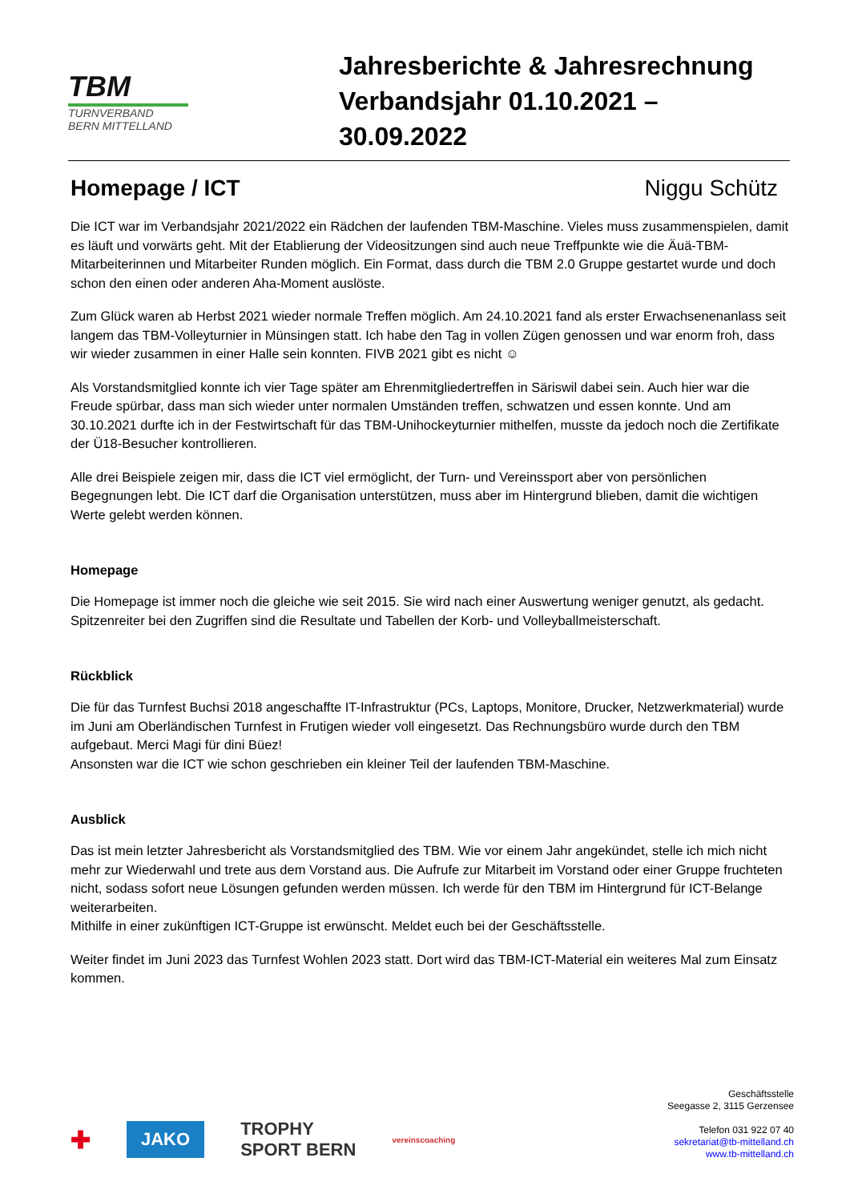TBM
TURNVERBAND
BERN MITTELLAND
Jahresberichte & Jahresrechnung
Verbandsjahr 01.10.2021 – 30.09.2022
Homepage / ICT Niggu Schütz
Die ICT war im Verbandsjahr 2021/2022 ein Rädchen der laufenden TBM-Maschine. Vieles muss zusammenspielen, damit es läuft und vorwärts geht. Mit der Etablierung der Videositzungen sind auch neue Treffpunkte wie die Äuä-TBM-Mitarbeiterinnen und Mitarbeiter Runden möglich. Ein Format, dass durch die TBM 2.0 Gruppe gestartet wurde und doch schon den einen oder anderen Aha-Moment auslöste.
Zum Glück waren ab Herbst 2021 wieder normale Treffen möglich. Am 24.10.2021 fand als erster Erwachsenenanlass seit langem das TBM-Volleyturnier in Münsingen statt. Ich habe den Tag in vollen Zügen genossen und war enorm froh, dass wir wieder zusammen in einer Halle sein konnten. FIVB 2021 gibt es nicht ☺
Als Vorstandsmitglied konnte ich vier Tage später am Ehrenmitgliedertreffen in Säriswil dabei sein. Auch hier war die Freude spürbar, dass man sich wieder unter normalen Umständen treffen, schwatzen und essen konnte. Und am 30.10.2021 durfte ich in der Festwirtschaft für das TBM-Unihockeyturnier mithelfen, musste da jedoch noch die Zertifikate der Ü18-Besucher kontrollieren.
Alle drei Beispiele zeigen mir, dass die ICT viel ermöglicht, der Turn- und Vereinssport aber von persönlichen Begegnungen lebt. Die ICT darf die Organisation unterstützen, muss aber im Hintergrund blieben, damit die wichtigen Werte gelebt werden können.
Homepage
Die Homepage ist immer noch die gleiche wie seit 2015. Sie wird nach einer Auswertung weniger genutzt, als gedacht. Spitzenreiter bei den Zugriffen sind die Resultate und Tabellen der Korb- und Volleyballmeisterschaft.
Rückblick
Die für das Turnfest Buchsi 2018 angeschaffte IT-Infrastruktur (PCs, Laptops, Monitore, Drucker, Netzwerkmaterial) wurde im Juni am Oberländischen Turnfest in Frutigen wieder voll eingesetzt. Das Rechnungsbüro wurde durch den TBM aufgebaut. Merci Magi für dini Büez!
Ansonsten war die ICT wie schon geschrieben ein kleiner Teil der laufenden TBM-Maschine.
Ausblick
Das ist mein letzter Jahresbericht als Vorstandsmitglied des TBM. Wie vor einem Jahr angekündet, stelle ich mich nicht mehr zur Wiederwahl und trete aus dem Vorstand aus. Die Aufrufe zur Mitarbeit im Vorstand oder einer Gruppe fruchteten nicht, sodass sofort neue Lösungen gefunden werden müssen. Ich werde für den TBM im Hintergrund für ICT-Belange weiterarbeiten.
Mithilfe in einer zukünftigen ICT-Gruppe ist erwünscht. Meldet euch bei der Geschäftsstelle.
Weiter findet im Juni 2023 das Turnfest Wohlen 2023 statt. Dort wird das TBM-ICT-Material ein weiteres Mal zum Einsatz kommen.
✚ JAKO TROPHY
SPORT BERN vereinscoaching
Geschäftsstelle
Seegasse 2, 3115 Gerzensee
Telefon 031 922 07 40
sekretariat@tb-mittelland.ch
www.tb-mittelland.ch